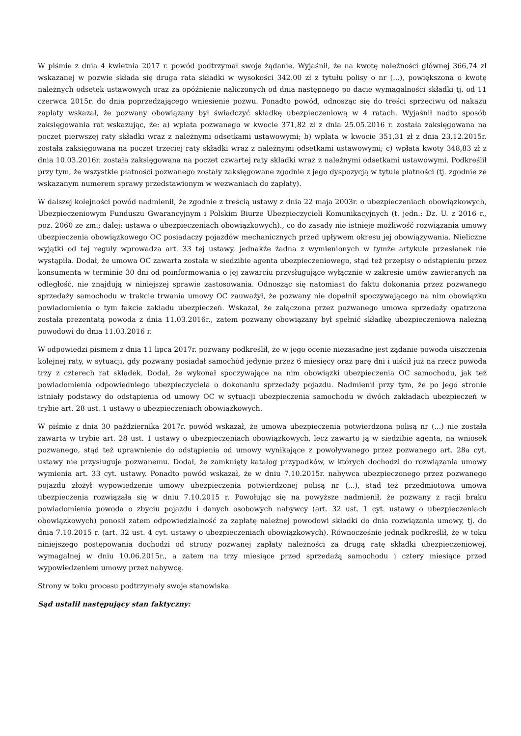W piśmie z dnia 4 kwietnia 2017 r. powód podtrzymał swoje żądanie. Wyjaśnił, że na kwotę należności głównej 366,74 zł wskazanej w pozwie składa się druga rata składki w wysokości 342.00 zł z tytułu polisy o nr (...), powiększona o kwotę należnych odsetek ustawowych oraz za opóźnienie naliczonych od dnia następnego po dacie wymagalności składki tj. od 11 czerwca 2015r. do dnia poprzedzającego wniesienie pozwu. Ponadto powód, odnosząc się do treści sprzeciwu od nakazu zapłaty wskazał, że pozwany obowiązany był świadczyć składkę ubezpieczeniową w 4 ratach. Wyjaśnił nadto sposób zaksięgowania rat wskazując, że: a) wpłata pozwanego w kwocie 371,82 zł z dnia 25.05.2016 r. została zaksięgowana na poczet pierwszej raty składki wraz z należnymi odsetkami ustawowymi; b) wplata w kwocie 351,31 zł z dnia 23.12.2015r. została zaksięgowana na poczet trzeciej raty składki wraz z należnymi odsetkami ustawowymi; c) wpłata kwoty 348,83 zł z dnia 10.03.2016r. została zaksięgowana na poczet czwartej raty składki wraz z należnymi odsetkami ustawowymi. Podkreślił przy tym, że wszystkie płatności pozwanego zostały zaksięgowane zgodnie z jego dyspozycją w tytule płatności (tj. zgodnie ze wskazanym numerem sprawy przedstawionym w wezwaniach do zapłaty).
W dalszej kolejności powód nadmienił, że zgodnie z treścią ustawy z dnia 22 maja 2003r. o ubezpieczeniach obowiązkowych, Ubezpieczeniowym Funduszu Gwarancyjnym i Polskim Biurze Ubezpieczycieli Komunikacyjnych (t. jedn.: Dz. U. z 2016 r., poz. 2060 ze zm.; dalej: ustawa o ubezpieczeniach obowiązkowych)., co do zasady nie istnieje możliwość rozwiązania umowy ubezpieczenia obowiązkowego OC posiadaczy pojazdów mechanicznych przed upływem okresu jej obowiązywania. Nieliczne wyjątki od tej reguły wprowadza art. 33 tej ustawy, jednakże żadna z wymienionych w tymże artykule przesłanek nie wystąpiła. Dodał, że umowa OC zawarta została w siedzibie agenta ubezpieczeniowego, stąd też przepisy o odstąpieniu przez konsumenta w terminie 30 dni od poinformowania o jej zawarciu przysługujące wyłącznie w zakresie umów zawieranych na odległość, nie znajdują w niniejszej sprawie zastosowania. Odnosząc się natomiast do faktu dokonania przez pozwanego sprzedaży samochodu w trakcie trwania umowy OC zauważył, że pozwany nie dopełnił spoczywającego na nim obowiązku powiadomienia o tym fakcie zakładu ubezpieczeń. Wskazał, że załączona przez pozwanego umowa sprzedaży opatrzona została prezentatą powoda z dnia 11.03.2016r., zatem pozwany obowiązany był spełnić składkę ubezpieczeniową należną powodowi do dnia 11.03.2016 r.
W odpowiedzi pismem z dnia 11 lipca 2017r. pozwany podkreślił, że w jego ocenie niezasadne jest żądanie powoda uiszczenia kolejnej raty, w sytuacji, gdy pozwany posiadał samochód jedynie przez 6 miesięcy oraz parę dni i uiścił już na rzecz powoda trzy z czterech rat składek. Dodał, że wykonał spoczywające na nim obowiązki ubezpieczenia OC samochodu, jak też powiadomienia odpowiedniego ubezpieczyciela o dokonaniu sprzedaży pojazdu. Nadmienił przy tym, że po jego stronie istniały podstawy do odstąpienia od umowy OC w sytuacji ubezpieczenia samochodu w dwóch zakładach ubezpieczeń w trybie art. 28 ust. 1 ustawy o ubezpieczeniach obowiązkowych.
W piśmie z dnia 30 października 2017r. powód wskazał, że umowa ubezpieczenia potwierdzona polisą nr (...) nie została zawarta w trybie art. 28 ust. 1 ustawy o ubezpieczeniach obowiązkowych, lecz zawarto ją w siedzibie agenta, na wniosek pozwanego, stąd też uprawnienie do odstąpienia od umowy wynikające z powoływanego przez pozwanego art. 28a cyt. ustawy nie przysługuje pozwanemu. Dodał, że zamknięty katalog przypadków, w których dochodzi do rozwiązania umowy wymienia art. 33 cyt. ustawy. Ponadto powód wskazał, że w dniu 7.10.2015r. nabywca ubezpieczonego przez pozwanego pojazdu złożył wypowiedzenie umowy ubezpieczenia potwierdzonej polisą nr (...), stąd też przedmiotowa umowa ubezpieczenia rozwiązała się w dniu 7.10.2015 r. Powołując się na powyższe nadmienił, że pozwany z racji braku powiadomienia powoda o zbyciu pojazdu i danych osobowych nabywcy (art. 32 ust. 1 cyt. ustawy o ubezpieczeniach obowiązkowych) ponosił zatem odpowiedzialność za zapłatę należnej powodowi składki do dnia rozwiązania umowy, tj. do dnia 7.10.2015 r. (art. 32 ust. 4 cyt. ustawy o ubezpieczeniach obowiązkowych). Równocześnie jednak podkreślił, że w toku niniejszego postępowania dochodzi od strony pozwanej zapłaty należności za drugą ratę składki ubezpieczeniowej, wymagalnej w dniu 10.06.2015r., a zatem na trzy miesiące przed sprzedażą samochodu i cztery miesiące przed wypowiedzeniem umowy przez nabywcę.
Strony w toku procesu podtrzymały swoje stanowiska.
Sąd ustalił następujący stan faktyczny: